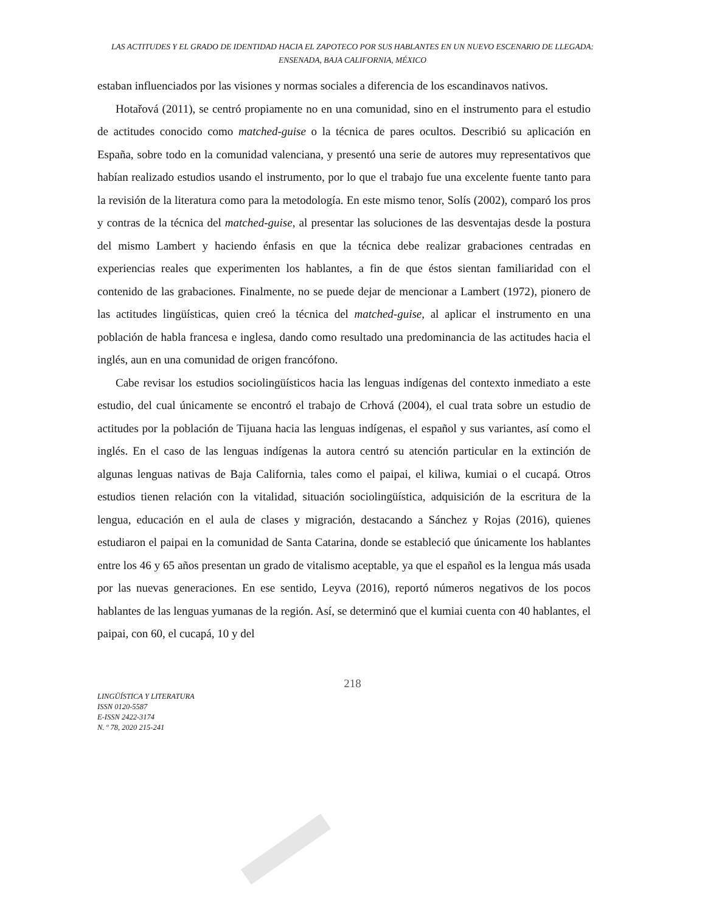LAS ACTITUDES Y EL GRADO DE IDENTIDAD HACIA EL ZAPOTECO POR SUS HABLANTES EN UN NUEVO ESCENARIO DE LLEGADA: ENSENADA, BAJA CALIFORNIA, MÉXICO
estaban influenciados por las visiones y normas sociales a diferencia de los escandinavos nativos.
Hotařová (2011), se centró propiamente no en una comunidad, sino en el instrumento para el estudio de actitudes conocido como matched-guise o la técnica de pares ocultos. Describió su aplicación en España, sobre todo en la comunidad valenciana, y presentó una serie de autores muy representativos que habían realizado estudios usando el instrumento, por lo que el trabajo fue una excelente fuente tanto para la revisión de la literatura como para la metodología. En este mismo tenor, Solís (2002), comparó los pros y contras de la técnica del matched-guise, al presentar las soluciones de las desventajas desde la postura del mismo Lambert y haciendo énfasis en que la técnica debe realizar grabaciones centradas en experiencias reales que experimenten los hablantes, a fin de que éstos sientan familiaridad con el contenido de las grabaciones. Finalmente, no se puede dejar de mencionar a Lambert (1972), pionero de las actitudes lingüísticas, quien creó la técnica del matched-guise, al aplicar el instrumento en una población de habla francesa e inglesa, dando como resultado una predominancia de las actitudes hacia el inglés, aun en una comunidad de origen francófono.
Cabe revisar los estudios sociolingüísticos hacia las lenguas indígenas del contexto inmediato a este estudio, del cual únicamente se encontró el trabajo de Crhová (2004), el cual trata sobre un estudio de actitudes por la población de Tijuana hacia las lenguas indígenas, el español y sus variantes, así como el inglés. En el caso de las lenguas indígenas la autora centró su atención particular en la extinción de algunas lenguas nativas de Baja California, tales como el paipai, el kiliwa, kumiai o el cucapá. Otros estudios tienen relación con la vitalidad, situación sociolingüística, adquisición de la escritura de la lengua, educación en el aula de clases y migración, destacando a Sánchez y Rojas (2016), quienes estudiaron el paipai en la comunidad de Santa Catarina, donde se estableció que únicamente los hablantes entre los 46 y 65 años presentan un grado de vitalismo aceptable, ya que el español es la lengua más usada por las nuevas generaciones. En ese sentido, Leyva (2016), reportó números negativos de los pocos hablantes de las lenguas yumanas de la región. Así, se determinó que el kumiai cuenta con 40 hablantes, el paipai, con 60, el cucapá, 10 y del
218
LINGÜÍSTICA Y LITERATURA
ISSN 0120-5587
E-ISSN 2422-3174
N. º 78, 2020 215-241